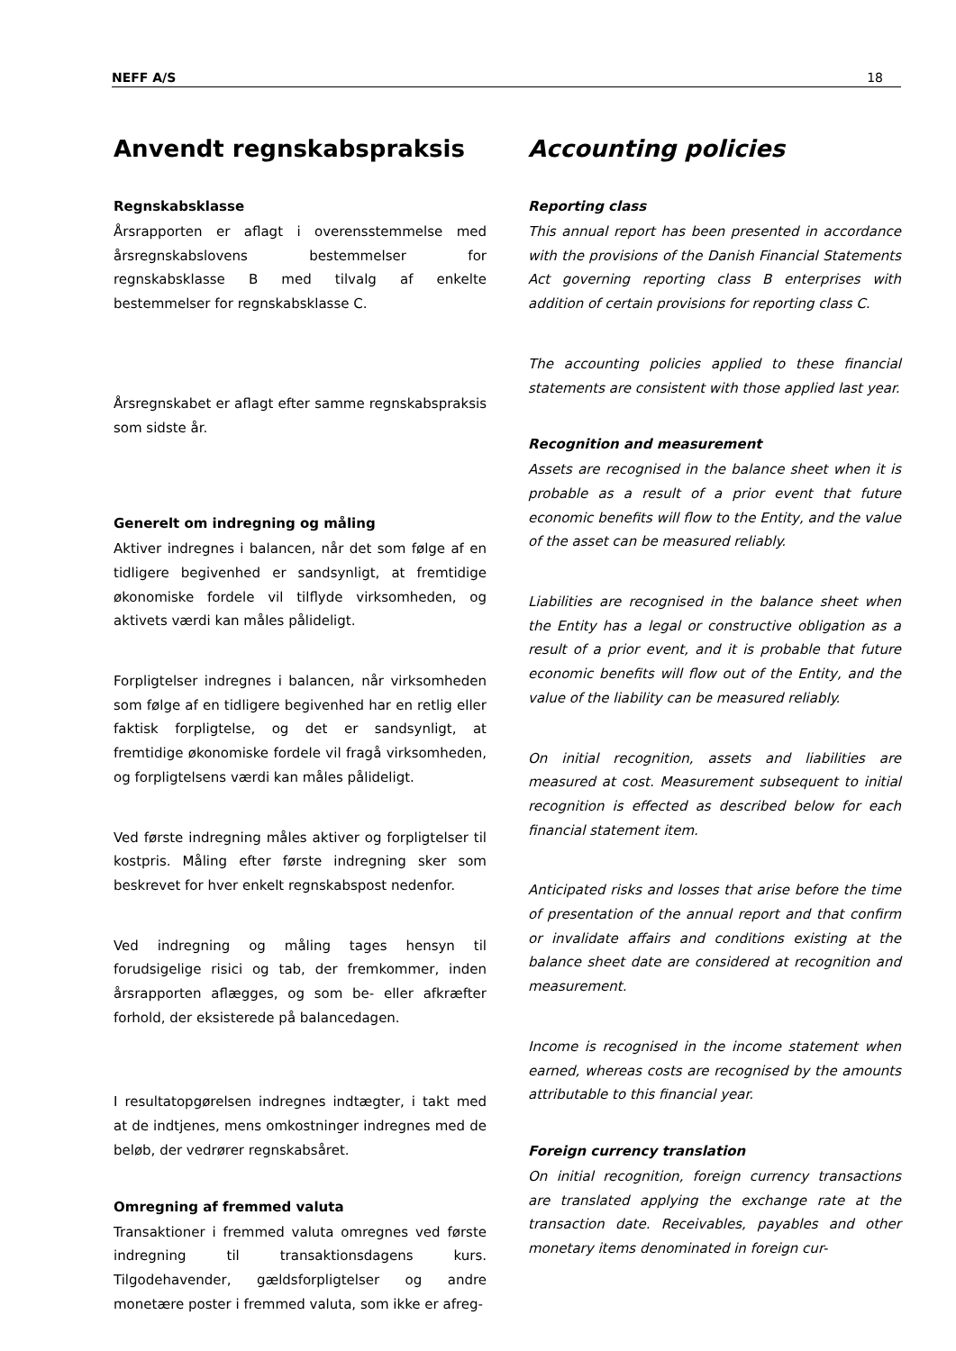NEFF A/S 18
Anvendt regnskabspraksis
Regnskabsklasse
Årsrapporten er aflagt i overensstemmelse med årsregnskabslovens bestemmelser for regnskabsklasse B med tilvalg af enkelte bestemmelser for regnskabsklasse C.
Årsregnskabet er aflagt efter samme regnskabspraksis som sidste år.
Generelt om indregning og måling
Aktiver indregnes i balancen, når det som følge af en tidligere begivenhed er sandsynligt, at fremtidige økonomiske fordele vil tilflyde virksomheden, og aktivets værdi kan måles pålideligt.
Forpligtelser indregnes i balancen, når virksomheden som følge af en tidligere begivenhed har en retlig eller faktisk forpligtelse, og det er sandsynligt, at fremtidige økonomiske fordele vil fragå virksomheden, og forpligtelsens værdi kan måles pålideligt.
Ved første indregning måles aktiver og forpligtelser til kostpris. Måling efter første indregning sker som beskrevet for hver enkelt regnskabspost nedenfor.
Ved indregning og måling tages hensyn til forudsigelige risici og tab, der fremkommer, inden årsrapporten aflægges, og som be- eller afkræfter forhold, der eksisterede på balancedagen.
I resultatopgørelsen indregnes indtægter, i takt med at de indtjenes, mens omkostninger indregnes med de beløb, der vedrører regnskabsåret.
Omregning af fremmed valuta
Transaktioner i fremmed valuta omregnes ved første indregning til transaktionsdagens kurs. Tilgodehavender, gældsforpligtelser og andre monetære poster i fremmed valuta, som ikke er afreg-
Accounting policies
Reporting class
This annual report has been presented in accordance with the provisions of the Danish Financial Statements Act governing reporting class B enterprises with addition of certain provisions for reporting class C.
The accounting policies applied to these financial statements are consistent with those applied last year.
Recognition and measurement
Assets are recognised in the balance sheet when it is probable as a result of a prior event that future economic benefits will flow to the Entity, and the value of the asset can be measured reliably.
Liabilities are recognised in the balance sheet when the Entity has a legal or constructive obligation as a result of a prior event, and it is probable that future economic benefits will flow out of the Entity, and the value of the liability can be measured reliably.
On initial recognition, assets and liabilities are measured at cost. Measurement subsequent to initial recognition is effected as described below for each financial statement item.
Anticipated risks and losses that arise before the time of presentation of the annual report and that confirm or invalidate affairs and conditions existing at the balance sheet date are considered at recognition and measurement.
Income is recognised in the income statement when earned, whereas costs are recognised by the amounts attributable to this financial year.
Foreign currency translation
On initial recognition, foreign currency transactions are translated applying the exchange rate at the transaction date. Receivables, payables and other monetary items denominated in foreign cur-